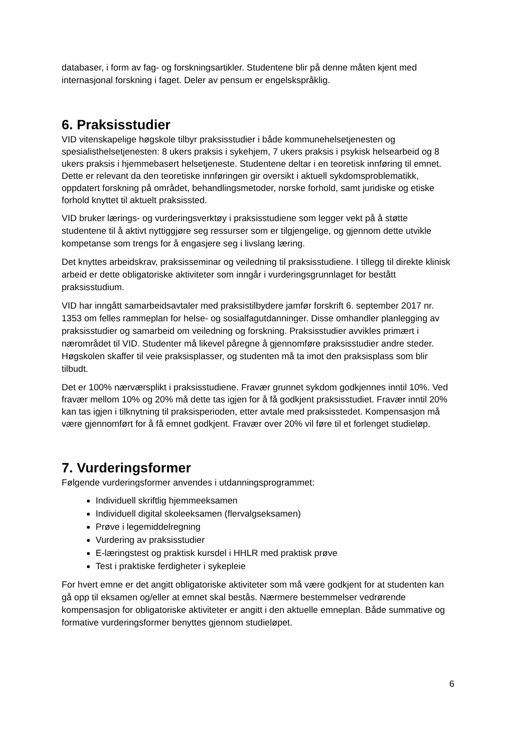databaser, i form av fag- og forskningsartikler. Studentene blir på denne måten kjent med internasjonal forskning i faget. Deler av pensum er engelskspråklig.
6. Praksisstudier
VID vitenskapelige høgskole tilbyr praksisstudier i både kommunehelsetjenesten og spesialisthelsetjenesten: 8 ukers praksis i sykehjem, 7 ukers praksis i psykisk helsearbeid og 8 ukers praksis i hjemmebasert helsetjeneste. Studentene deltar i en teoretisk innføring til emnet. Dette er relevant da den teoretiske innføringen gir oversikt i aktuell sykdomsproblematikk, oppdatert forskning på området, behandlingsmetoder, norske forhold, samt juridiske og etiske forhold knyttet til aktuelt praksissted.
VID bruker lærings- og vurderingsverktøy i praksisstudiene som legger vekt på å støtte studentene til å aktivt nyttiggjøre seg ressurser som er tilgjengelige, og gjennom dette utvikle kompetanse som trengs for å engasjere seg i livslang læring.
Det knyttes arbeidskrav, praksisseminar og veiledning til praksisstudiene. I tillegg til direkte klinisk arbeid er dette obligatoriske aktiviteter som inngår i vurderingsgrunnlaget for bestått praksisstudium.
VID har inngått samarbeidsavtaler med praksistilbydere jamfør forskrift 6. september 2017 nr. 1353 om felles rammeplan for helse- og sosialfagutdanninger. Disse omhandler planlegging av praksisstudier og samarbeid om veiledning og forskning. Praksisstudier avvikles primært i nærområdet til VID. Studenter må likevel påregne å gjennomføre praksisstudier andre steder. Høgskolen skaffer til veie praksisplasser, og studenten må ta imot den praksisplass som blir tilbudt.
Det er 100% nærværsplikt i praksisstudiene. Fravær grunnet sykdom godkjennes inntil 10%. Ved fravær mellom 10% og 20% må dette tas igjen for å få godkjent praksisstudiet. Fravær inntil 20% kan tas igjen i tilknytning til praksisperioden, etter avtale med praksisstedet. Kompensasjon må være gjennomført for å få emnet godkjent. Fravær over 20% vil føre til et forlenget studieløp.
7. Vurderingsformer
Følgende vurderingsformer anvendes i utdanningsprogrammet:
Individuell skriftlig hjemmeeksamen
Individuell digital skoleeksamen (flervalgseksamen)
Prøve i legemiddelregning
Vurdering av praksisstudier
E-læringstest og praktisk kursdel i HHLR med praktisk prøve
Test i praktiske ferdigheter i sykepleie
For hvert emne er det angitt obligatoriske aktiviteter som må være godkjent for at studenten kan gå opp til eksamen og/eller at emnet skal bestås. Nærmere bestemmelser vedrørende kompensasjon for obligatoriske aktiviteter er angitt i den aktuelle emneplan. Både summative og formative vurderingsformer benyttes gjennom studieløpet.
6